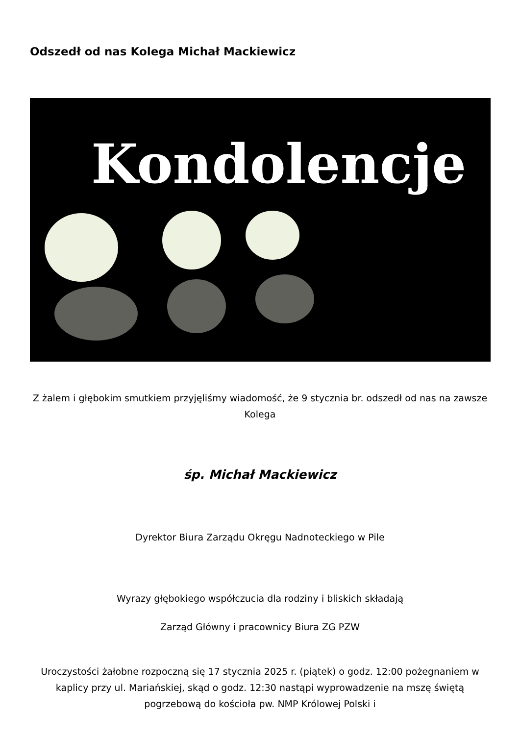Odszedł od nas Kolega Michał Mackiewicz
Kondolencje
Z żalem i głębokim smutkiem przyjęliśmy wiadomość, że 9 stycznia br. odszedł od nas na zawsze Kolega
śp. Michał Mackiewicz
Dyrektor Biura Zarządu Okręgu Nadnoteckiego w Pile
Wyrazy głębokiego współczucia dla rodziny i bliskich składają
Zarząd Główny i pracownicy Biura ZG PZW
Uroczystości żałobne rozpoczną się 17 stycznia 2025 r. (piątek) o godz. 12:00 pożegnaniem w kaplicy przy ul. Mariańskiej, skąd o godz. 12:30 nastąpi wyprowadzenie na mszę świętą pogrzebową do kościoła pw. NMP Królowej Polski i